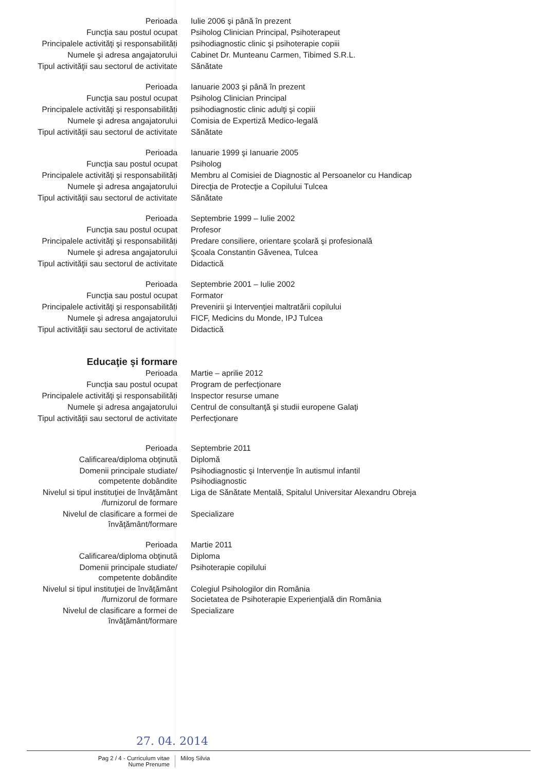| Perioada | Iulie 2006 şi până în prezent |
| Funcţia sau postul ocupat | Psiholog Clinician Principal, Psihoterapeut |
| Principalele activităţi şi responsabilităţi | psihodiagnostic clinic şi psihoterapie copiii |
| Numele şi adresa angajatorului | Cabinet Dr. Munteanu Carmen, Tibimed S.R.L. |
| Tipul activităţii sau sectorul de activitate | Sănătate |
| Perioada | Ianuarie 2003 şi până în prezent |
| Funcţia sau postul ocupat | Psiholog Clinician Principal |
| Principalele activităţi şi responsabilităţi | psihodiagnostic clinic adulţi şi copiii |
| Numele şi adresa angajatorului | Comisia de Expertiză Medico-legală |
| Tipul activităţii sau sectorul de activitate | Sănătate |
| Perioada | Ianuarie 1999 şi Ianuarie 2005 |
| Funcţia sau postul ocupat | Psiholog |
| Principalele activităţi şi responsabilităţi | Membru al Comisiei de Diagnostic al Persoanelor cu Handicap |
| Numele şi adresa angajatorului | Direcţia de Protecţie a Copilului Tulcea |
| Tipul activităţii sau sectorul de activitate | Sănătate |
| Perioada | Septembrie 1999 – Iulie 2002 |
| Funcţia sau postul ocupat | Profesor |
| Principalele activităţi şi responsabilităţi | Predare consiliere, orientare şcolară şi profesională |
| Numele şi adresa angajatorului | Şcoala Constantin Găvenea, Tulcea |
| Tipul activităţii sau sectorul de activitate | Didactică |
| Perioada | Septembrie 2001 – Iulie 2002 |
| Funcţia sau postul ocupat | Formator |
| Principalele activităţi şi responsabilităţi | Prevenirii şi Intervenţiei maltratării copilului |
| Numele şi adresa angajatorului | FICF, Medicins du Monde, IPJ Tulcea |
| Tipul activităţii sau sectorul de activitate | Didactică |
| Educaţie şi formare | |
| Perioada | Martie – aprilie 2012 |
| Funcţia sau postul ocupat | Program de perfecţionare |
| Principalele activităţi şi responsabilităţi | Inspector resurse umane |
| Numele şi adresa angajatorului | Centrul de consultanţă şi studii europene Galaţi |
| Tipul activităţii sau sectorul de activitate | Perfecţionare |
| Perioada | Septembrie 2011 |
| Calificarea/diploma obţinută | Diplomă |
| Domenii principale studiate/ competente dobândite | Psihodiagnostic şi Intervenţie în autismul infantil Psihodiagnostic |
| Nivelul si tipul instituţiei de învăţământ /furnizorul de formare | Liga de Sănătate Mentală, Spitalul Universitar Alexandru Obreja |
| Nivelul de clasificare a formei de învăţământ/formare | Specializare |
| Perioada | Martie 2011 |
| Calificarea/diploma obţinută | Diploma |
| Domenii principale studiate/ competente dobândite | Psihoterapie copilului |
| Nivelul si tipul instituţiei de învăţământ /furnizorul de formare | Colegiul Psihologilor din România Societatea de Psihoterapie Experienţială din România |
| Nivelul de clasificare a formei de învăţământ/formare | Specializare |
27. 04. 2014
Pag 2 / 4 - Curriculum vitae
Nume Prenume
Miloş Silvia